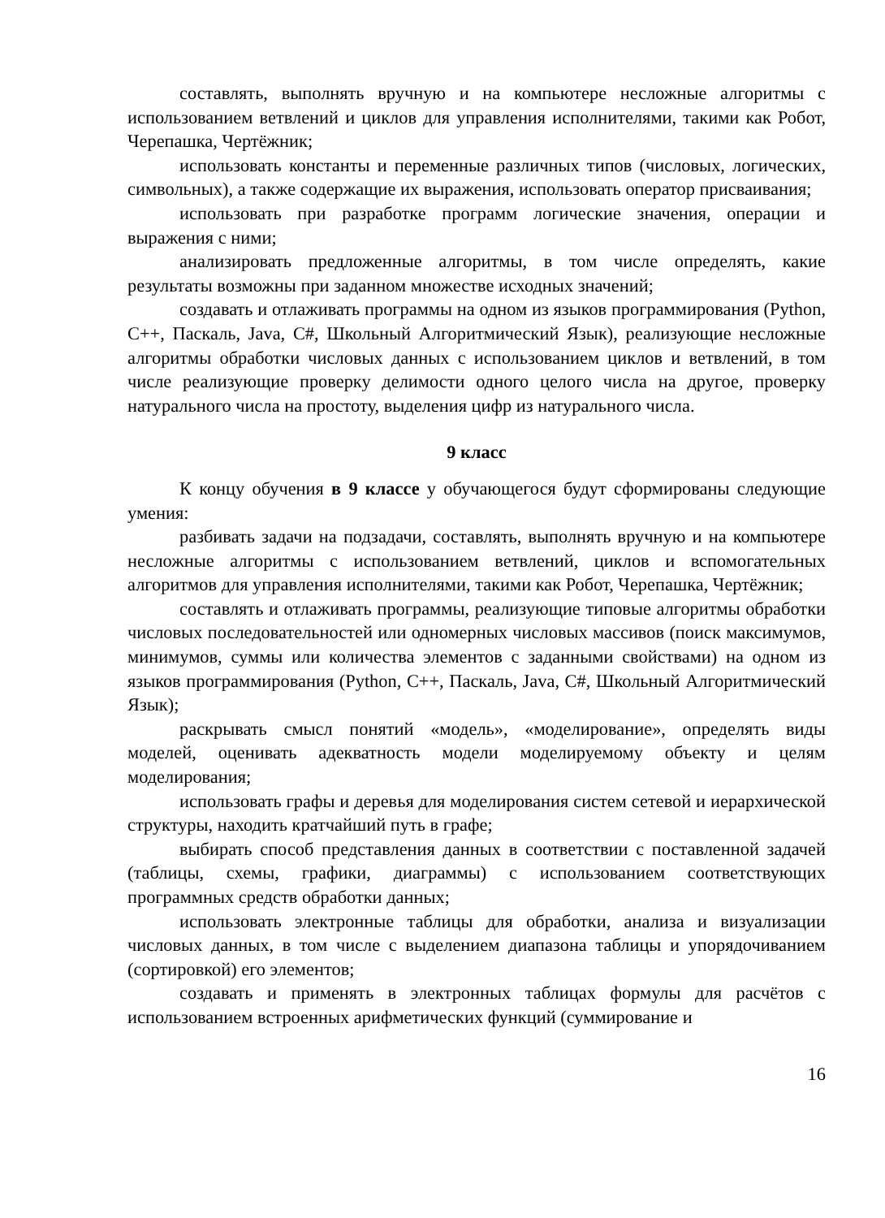составлять, выполнять вручную и на компьютере несложные алгоритмы с использованием ветвлений и циклов для управления исполнителями, такими как Робот, Черепашка, Чертёжник;
использовать константы и переменные различных типов (числовых, логических, символьных), а также содержащие их выражения, использовать оператор присваивания;
использовать при разработке программ логические значения, операции и выражения с ними;
анализировать предложенные алгоритмы, в том числе определять, какие результаты возможны при заданном множестве исходных значений;
создавать и отлаживать программы на одном из языков программирования (Python, C++, Паскаль, Java, C#, Школьный Алгоритмический Язык), реализующие несложные алгоритмы обработки числовых данных с использованием циклов и ветвлений, в том числе реализующие проверку делимости одного целого числа на другое, проверку натурального числа на простоту, выделения цифр из натурального числа.
9 класс
К концу обучения в 9 классе у обучающегося будут сформированы следующие умения:
разбивать задачи на подзадачи, составлять, выполнять вручную и на компьютере несложные алгоритмы с использованием ветвлений, циклов и вспомогательных алгоритмов для управления исполнителями, такими как Робот, Черепашка, Чертёжник;
составлять и отлаживать программы, реализующие типовые алгоритмы обработки числовых последовательностей или одномерных числовых массивов (поиск максимумов, минимумов, суммы или количества элементов с заданными свойствами) на одном из языков программирования (Python, C++, Паскаль, Java, C#, Школьный Алгоритмический Язык);
раскрывать смысл понятий «модель», «моделирование», определять виды моделей, оценивать адекватность модели моделируемому объекту и целям моделирования;
использовать графы и деревья для моделирования систем сетевой и иерархической структуры, находить кратчайший путь в графе;
выбирать способ представления данных в соответствии с поставленной задачей (таблицы, схемы, графики, диаграммы) с использованием соответствующих программных средств обработки данных;
использовать электронные таблицы для обработки, анализа и визуализации числовых данных, в том числе с выделением диапазона таблицы и упорядочиванием (сортировкой) его элементов;
создавать и применять в электронных таблицах формулы для расчётов с использованием встроенных арифметических функций (суммирование и
16